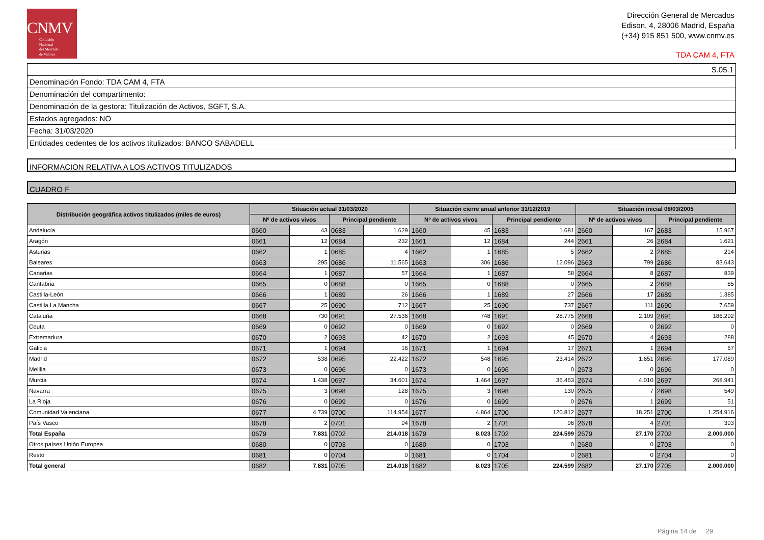CNMV
Comisión
Nacional
del Mercado
de Valores
Dirección General de Mercados
Edison, 4, 28006 Madrid, España
(+34) 915 851 500, www.cnmv.es
TDA CAM 4, FTA
| S.05.1 |
| Denominación Fondo: TDA CAM 4, FTA |
| Denominación del compartimento: |
| Denominación de la gestora: Titulización de Activos, SGFT, S.A. |
| Estados agregados: NO |
| Fecha: 31/03/2020 |
| Entidades cedentes de los activos titulizados: BANCO SABADELL |
INFORMACION RELATIVA A LOS ACTIVOS TITULIZADOS
CUADRO F
| Distribución geográfica activos titulizados (miles de euros) | Situación actual 31/03/2020 | | | | Situación cierre anual anterior 31/12/2019 | | | | Situación inicial 08/03/2005 | | | |
| --- | --- | --- | --- | --- | --- | --- | --- | --- | --- | --- | --- | --- |
| | Nº de activos vivos | | Principal pendiente | | Nº de activos vivos | | Principal pendiente | | Nº de activos vivos | | Principal pendiente | |
| Andalucía | 0660 | 43 | 0683 | 1.629 | 1660 | 45 | 1683 | 1.681 | 2660 | 167 | 2683 | 15.967 |
| Aragón | 0661 | 12 | 0684 | 232 | 1661 | 12 | 1684 | 244 | 2661 | 26 | 2684 | 1.621 |
| Asturias | 0662 | 1 | 0685 | 4 | 1662 | 1 | 1685 | 5 | 2662 | 2 | 2685 | 214 |
| Baleares | 0663 | 295 | 0686 | 11.565 | 1663 | 306 | 1686 | 12.096 | 2663 | 799 | 2686 | 83.643 |
| Canarias | 0664 | 1 | 0687 | 57 | 1664 | 1 | 1687 | 58 | 2664 | 8 | 2687 | 839 |
| Cantabria | 0665 | 0 | 0688 | 0 | 1665 | 0 | 1688 | 0 | 2665 | 2 | 2688 | 85 |
| Castilla-León | 0666 | 1 | 0689 | 26 | 1666 | 1 | 1689 | 27 | 2666 | 17 | 2689 | 1.385 |
| Castilla La Mancha | 0667 | 25 | 0690 | 712 | 1667 | 25 | 1690 | 737 | 2667 | 111 | 2690 | 7.659 |
| Cataluña | 0668 | 730 | 0691 | 27.536 | 1668 | 748 | 1691 | 28.775 | 2668 | 2.109 | 2691 | 186.292 |
| Ceuta | 0669 | 0 | 0692 | 0 | 1669 | 0 | 1692 | 0 | 2669 | 0 | 2692 | 0 |
| Extremadura | 0670 | 2 | 0693 | 42 | 1670 | 2 | 1693 | 45 | 2670 | 4 | 2693 | 288 |
| Galicia | 0671 | 1 | 0694 | 16 | 1671 | 1 | 1694 | 17 | 2671 | 1 | 2694 | 67 |
| Madrid | 0672 | 538 | 0695 | 22.422 | 1672 | 548 | 1695 | 23.414 | 2672 | 1.651 | 2695 | 177.089 |
| Melilla | 0673 | 0 | 0696 | 0 | 1673 | 0 | 1696 | 0 | 2673 | 0 | 2696 | 0 |
| Murcia | 0674 | 1.438 | 0697 | 34.601 | 1674 | 1.464 | 1697 | 36.463 | 2674 | 4.010 | 2697 | 268.941 |
| Navarra | 0675 | 3 | 0698 | 128 | 1675 | 3 | 1698 | 130 | 2675 | 7 | 2698 | 549 |
| La Rioja | 0676 | 0 | 0699 | 0 | 1676 | 0 | 1699 | 0 | 2676 | 1 | 2699 | 51 |
| Comunidad Valenciana | 0677 | 4.739 | 0700 | 114.954 | 1677 | 4.864 | 1700 | 120.812 | 2677 | 18.251 | 2700 | 1.254.916 |
| País Vasco | 0678 | 2 | 0701 | 94 | 1678 | 2 | 1701 | 96 | 2678 | 4 | 2701 | 393 |
| Total España | 0679 | 7.831 | 0702 | 214.018 | 1679 | 8.023 | 1702 | 224.599 | 2679 | 27.170 | 2702 | 2.000.000 |
| Otros países Unión Europea | 0680 | 0 | 0703 | 0 | 1680 | 0 | 1703 | 0 | 2680 | 0 | 2703 | 0 |
| Resto | 0681 | 0 | 0704 | 0 | 1681 | 0 | 1704 | 0 | 2681 | 0 | 2704 | 0 |
| Total general | 0682 | 7.831 | 0705 | 214.018 | 1682 | 8.023 | 1705 | 224.599 | 2682 | 27.170 | 2705 | 2.000.000 |
Página 14 de 29